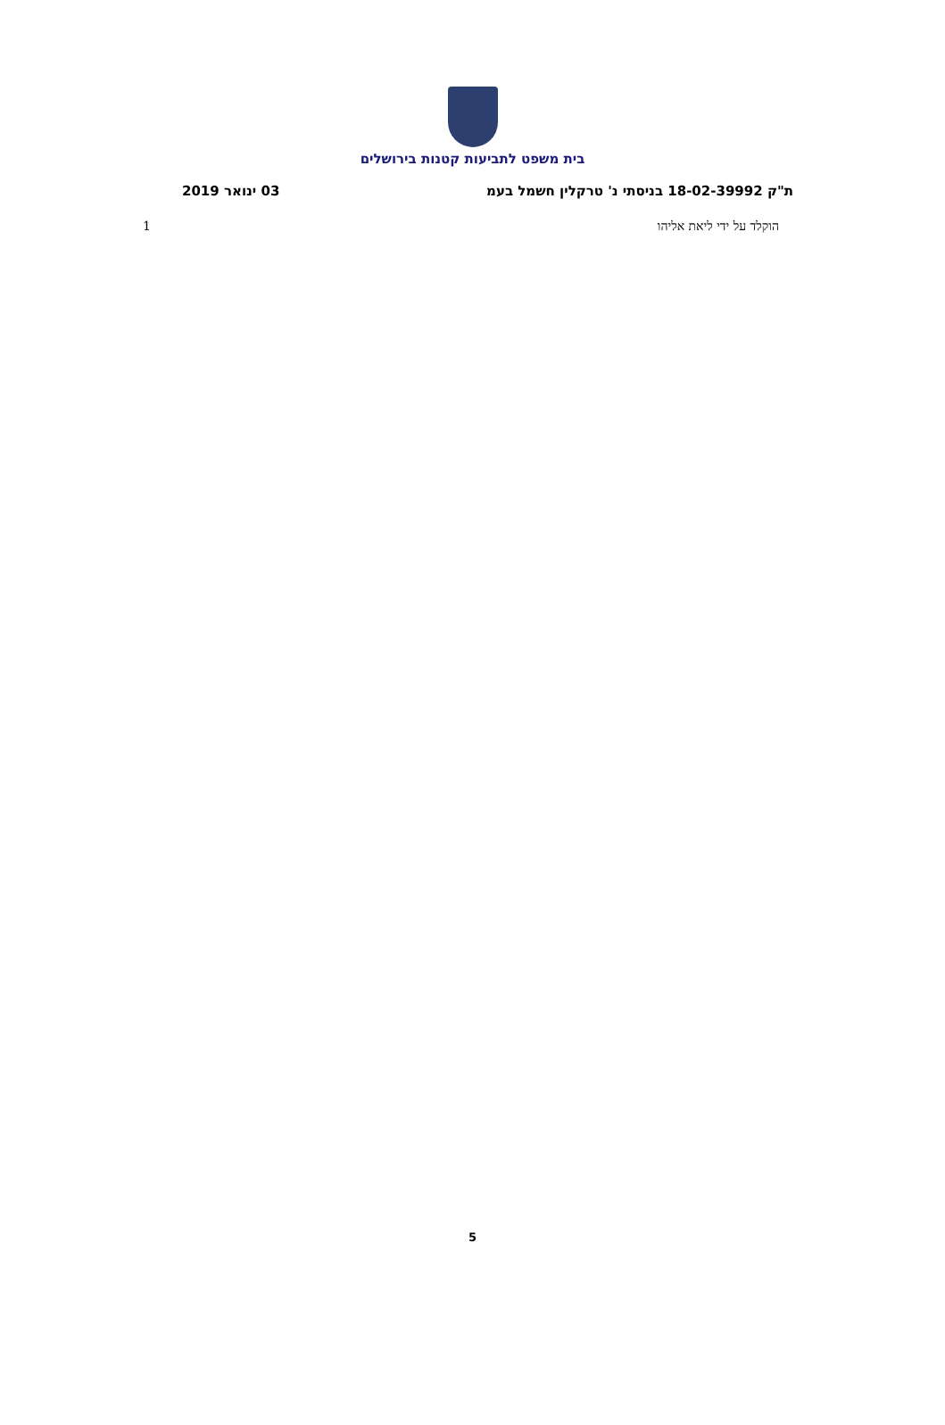בית משפט לתביעות קטנות בירושלים
ת"ק 18-02-39992 בניסתי נ' טרקלין חשמל בעמ 03 ינואר 2019
הוקלד על ידי ליאת אליהו 1
5